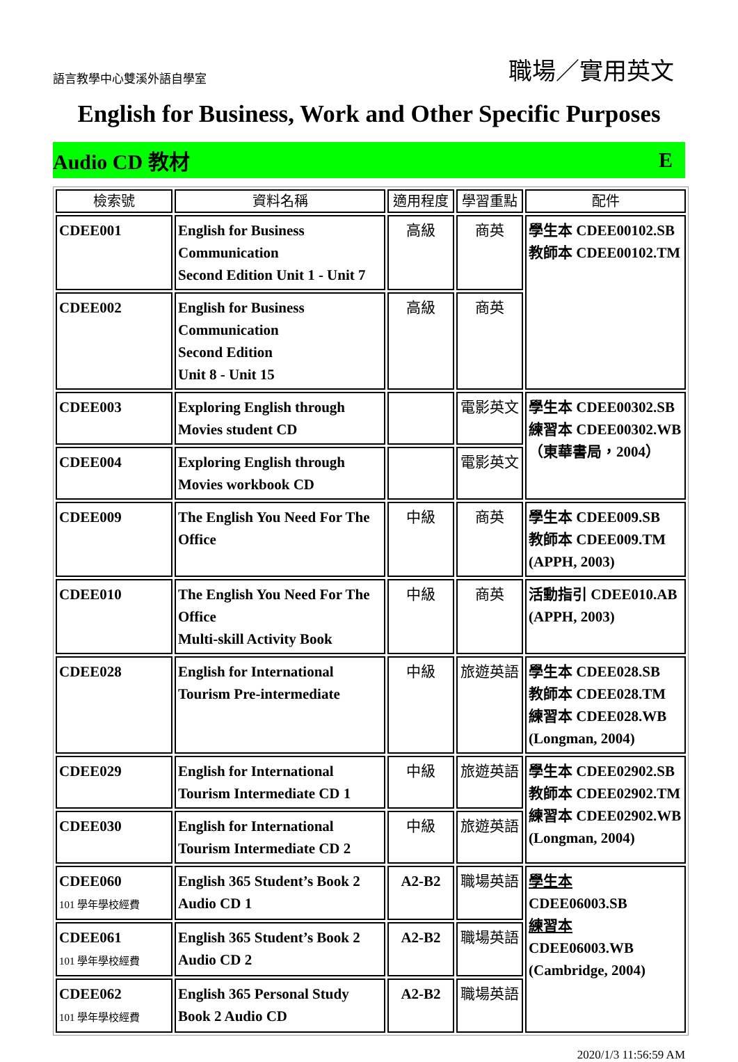語言教學中心雙溪外語自學室 職場／實用英文
English for Business, Work and Other Specific Purposes
Audio CD 教材 E
| 檢索號 | 資料名稱 | 適用程度 | 學習重點 | 配件 |
| --- | --- | --- | --- | --- |
| CDEE001 | English for Business Communication Second Edition Unit 1 - Unit 7 | 高級 | 商英 | 學生本 CDEE00102.SB 教師本 CDEE00102.TM |
| CDEE002 | English for Business Communication Second Edition Unit 8 - Unit 15 | 高級 | 商英 | |
| CDEE003 | Exploring English through Movies student CD | | 電影英文 | 學生本 CDEE00302.SB 練習本 CDEE00302.WB （東華書局，2004） |
| CDEE004 | Exploring English through Movies workbook CD | | 電影英文 | |
| CDEE009 | The English You Need For The Office | 中級 | 商英 | 學生本 CDEE009.SB 教師本 CDEE009.TM (APPH, 2003) |
| CDEE010 | The English You Need For The Office Multi-skill Activity Book | 中級 | 商英 | 活動指引 CDEE010.AB (APPH, 2003) |
| CDEE028 | English for International Tourism Pre-intermediate | 中級 | 旅遊英語 | 學生本 CDEE028.SB 教師本 CDEE028.TM 練習本 CDEE028.WB (Longman, 2004) |
| CDEE029 | English for International Tourism Intermediate CD 1 | 中級 | 旅遊英語 | 學生本 CDEE02902.SB 教師本 CDEE02902.TM 練習本 CDEE02902.WB (Longman, 2004) |
| CDEE030 | English for International Tourism Intermediate CD 2 | 中級 | 旅遊英語 | |
| CDEE060 101 學年學校經費 | English 365 Student’s Book 2 Audio CD 1 | A2-B2 | 職場英語 | 學生本 CDEE06003.SB 練習本 CDEE06003.WB (Cambridge, 2004) |
| CDEE061 101 學年學校經費 | English 365 Student’s Book 2 Audio CD 2 | A2-B2 | 職場英語 | |
| CDEE062 101 學年學校經費 | English 365 Personal Study Book 2 Audio CD | A2-B2 | 職場英語 | |
2020/1/3 11:56:59 AM